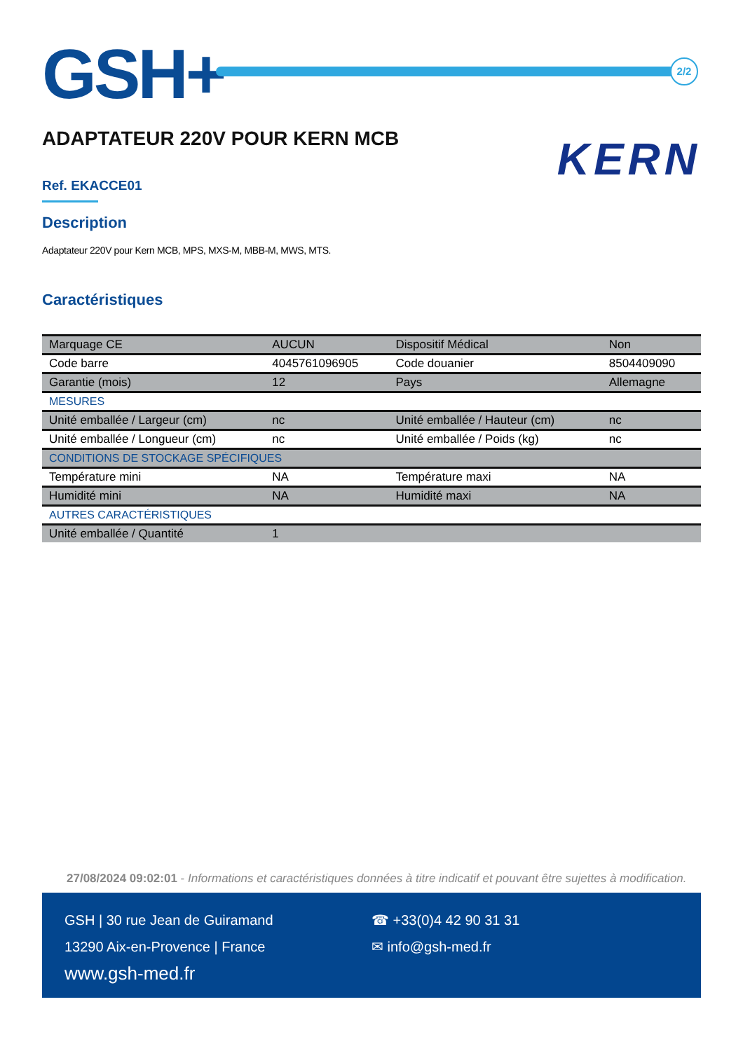GSH+ 2/2
ADAPTATEUR 220V POUR KERN MCB
KERN
Ref. EKACCE01
Description
Adaptateur 220V pour Kern MCB, MPS, MXS-M, MBB-M, MWS, MTS.
Caractéristiques
| Marquage CE | AUCUN | Dispositif Médical | Non |
| Code barre | 4045761096905 | Code douanier | 8504409090 |
| Garantie (mois) | 12 | Pays | Allemagne |
| MESURES | | | |
| Unité emballée / Largeur (cm) | nc | Unité emballée / Hauteur (cm) | nc |
| Unité emballée / Longueur (cm) | nc | Unité emballée / Poids (kg) | nc |
| CONDITIONS DE STOCKAGE SPÉCIFIQUES | | | |
| Température mini | NA | Température maxi | NA |
| Humidité mini | NA | Humidité maxi | NA |
| AUTRES CARACTÉRISTIQUES | | | |
| Unité emballée / Quantité | 1 | | |
27/08/2024 09:02:01 - Informations et caractéristiques données à titre indicatif et pouvant être sujettes à modification.
GSH | 30 rue Jean de Guiramand
13290 Aix-en-Provence | France
www.gsh-med.fr
☎ +33(0)4 42 90 31 31
✉ info@gsh-med.fr